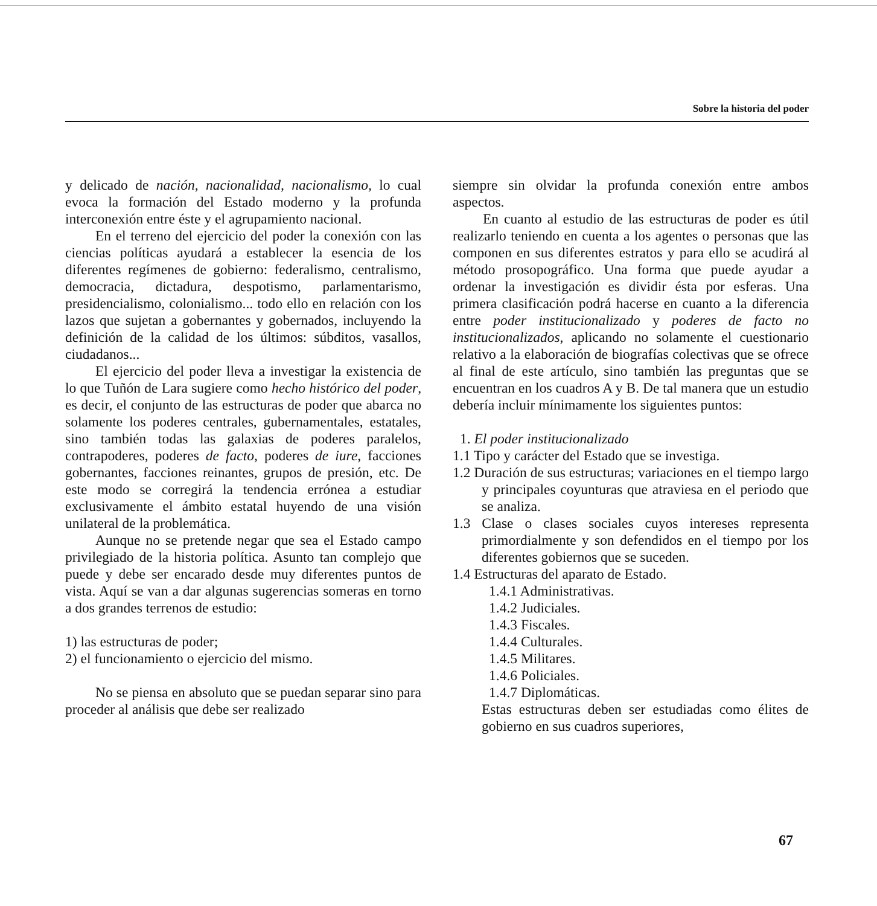Sobre la historia del poder
y delicado de nación, nacionalidad, nacionalismo, lo cual evoca la formación del Estado moderno y la profunda interconexión entre éste y el agrupamiento nacional.
En el terreno del ejercicio del poder la conexión con las ciencias políticas ayudará a establecer la esencia de los diferentes regímenes de gobierno: federalismo, centralismo, democracia, dictadura, despotismo, parlamentarismo, presidencialismo, colonialismo... todo ello en relación con los lazos que sujetan a gobernantes y gobernados, incluyendo la definición de la calidad de los últimos: súbditos, vasallos, ciudadanos...
El ejercicio del poder lleva a investigar la existencia de lo que Tuñón de Lara sugiere como hecho histórico del poder, es decir, el conjunto de las estructuras de poder que abarca no solamente los poderes centrales, gubernamentales, estatales, sino también todas las galaxias de poderes paralelos, contrapoderes, poderes de facto, poderes de iure, facciones gobernantes, facciones reinantes, grupos de presión, etc. De este modo se corregirá la tendencia errónea a estudiar exclusivamente el ámbito estatal huyendo de una visión unilateral de la problemática.
Aunque no se pretende negar que sea el Estado campo privilegiado de la historia política. Asunto tan complejo que puede y debe ser encarado desde muy diferentes puntos de vista. Aquí se van a dar algunas sugerencias someras en torno a dos grandes terrenos de estudio:
1) las estructuras de poder;
2) el funcionamiento o ejercicio del mismo.
No se piensa en absoluto que se puedan separar sino para proceder al análisis que debe ser realizado
siempre sin olvidar la profunda conexión entre ambos aspectos.
En cuanto al estudio de las estructuras de poder es útil realizarlo teniendo en cuenta a los agentes o personas que las componen en sus diferentes estratos y para ello se acudirá al método prosopográfico. Una forma que puede ayudar a ordenar la investigación es dividir ésta por esferas. Una primera clasificación podrá hacerse en cuanto a la diferencia entre poder institucionalizado y poderes de facto no institucionalizados, aplicando no solamente el cuestionario relativo a la elaboración de biografías colectivas que se ofrece al final de este artículo, sino también las preguntas que se encuentran en los cuadros A y B. De tal manera que un estudio debería incluir mínimamente los siguientes puntos:
1. El poder institucionalizado
1.1 Tipo y carácter del Estado que se investiga.
1.2 Duración de sus estructuras; variaciones en el tiempo largo y principales coyunturas que atraviesa en el periodo que se analiza.
1.3 Clase o clases sociales cuyos intereses representa primordialmente y son defendidos en el tiempo por los diferentes gobiernos que se suceden.
1.4 Estructuras del aparato de Estado.
1.4.1 Administrativas.
1.4.2 Judiciales.
1.4.3 Fiscales.
1.4.4 Culturales.
1.4.5 Militares.
1.4.6 Policiales.
1.4.7 Diplomáticas.
Estas estructuras deben ser estudiadas como élites de gobierno en sus cuadros superiores,
67